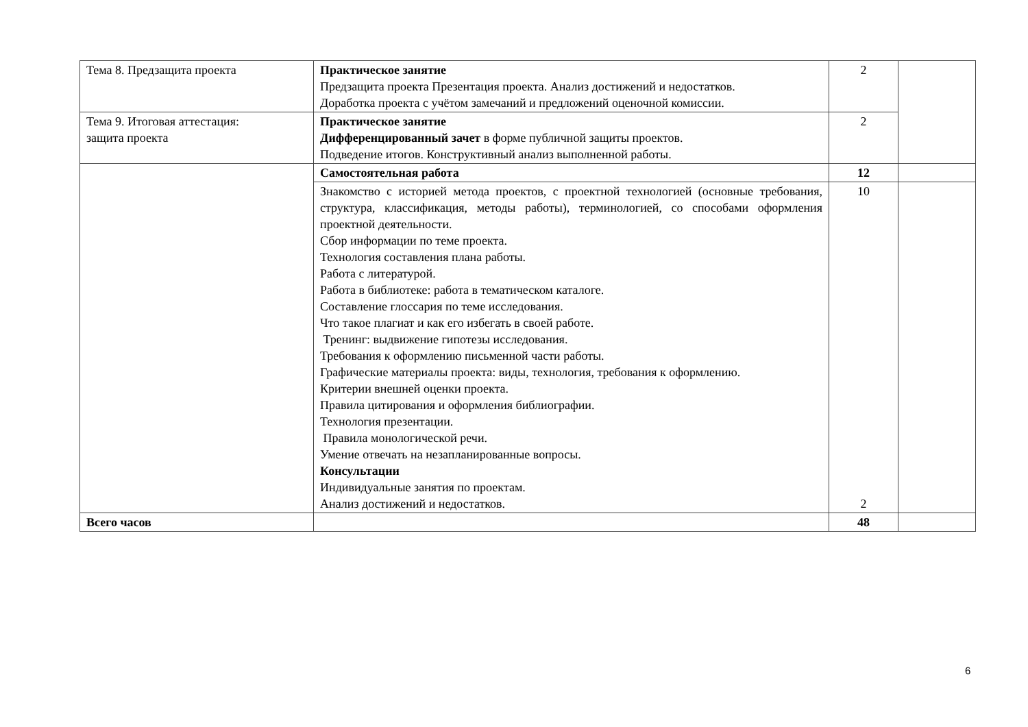| Тема 8. Предзащита проекта | Практическое занятие Предзащита проекта Презентация проекта. Анализ достижений и недостатков. Доработка проекта с учётом замечаний и предложений оценочной комиссии. | 2 | |
| Тема 9. Итоговая аттестация: защита проекта | Практическое занятие Дифференцированный зачет в форме публичной защиты проектов. Подведение итогов. Конструктивный анализ выполненной работы. | 2 | |
| | Самостоятельная работа | 12 | |
| | Знакомство с историей метода проектов, с проектной технологией (основные требования, структура, классификация, методы работы), терминологией, со способами оформления проектной деятельности. Сбор информации по теме проекта. Технология составления плана работы. Работа с литературой. Работа в библиотеке: работа в тематическом каталоге. Составление глоссария по теме исследования. Что такое плагиат и как его избегать в своей работе. Тренинг: выдвижение гипотезы исследования. Требования к оформлению письменной части работы. Графические материалы проекта: виды, технология, требования к оформлению. Критерии внешней оценки проекта. Правила цитирования и оформления библиографии. Технология презентации. Правила монологической речи. Умение отвечать на незапланированные вопросы. Консультации Индивидуальные занятия по проектам. Анализ достижений и недостатков. | 10 2 | |
| Всего часов | | 48 | |
6